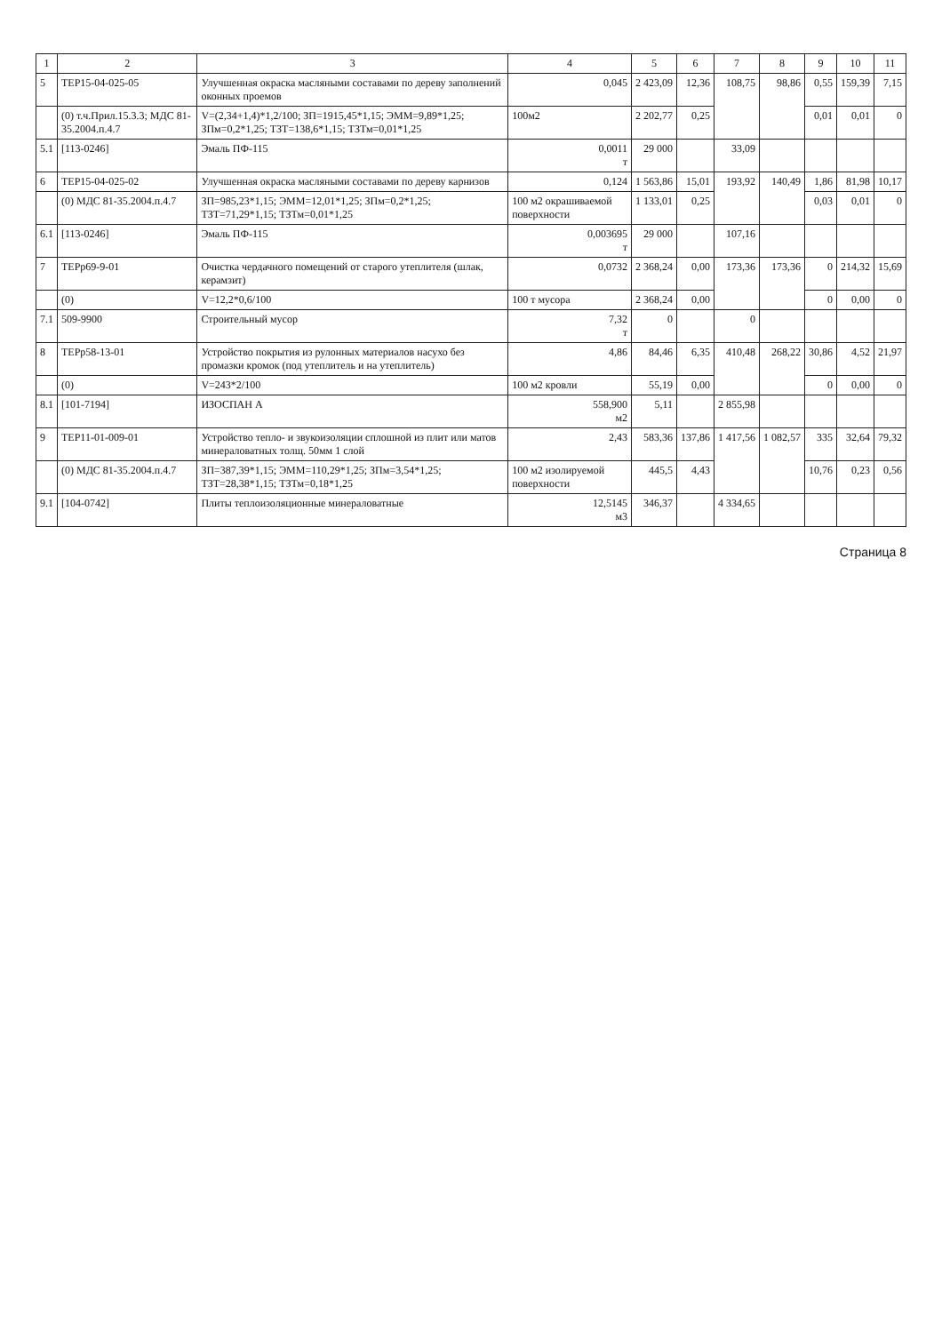| 1 | 2 | 3 | 4 | 5 | 6 | 7 | 8 | 9 | 10 | 11 |
| --- | --- | --- | --- | --- | --- | --- | --- | --- | --- | --- |
| 5 | ТЕР15-04-025-05 | Улучшенная окраска масляными составами по дереву заполнений оконных проемов | 0,045 | 2 423,09 | 12,36 | 108,75 | 98,86 | 0,55 | 159,39 | 7,15 |
| | (0) т.ч.Прил.15.3.3; МДС 81-35.2004.п.4.7 | V=(2,34+1,4)*1,2/100; ЗП=1915,45*1,15; ЭММ=9,89*1,25; ЗПм=0,2*1,25; ТЗТ=138,6*1,15; ТЗТм=0,01*1,25 | 100м2 | 2 202,77 | 0,25 | | | 0,01 | 0,01 | 0 |
| 5.1 | [113-0246] | Эмаль ПФ-115 | 0,0011 т | 29 000 | | 33,09 | | | | |
| 6 | ТЕР15-04-025-02 | Улучшенная окраска масляными составами по дереву карнизов | 0,124 | 1 563,86 | 15,01 | 193,92 | 140,49 | 1,86 | 81,98 | 10,17 |
| | (0) МДС 81-35.2004.п.4.7 | ЗП=985,23*1,15; ЭММ=12,01*1,25; ЗПм=0,2*1,25; ТЗТ=71,29*1,15; ТЗТм=0,01*1,25 | 100 м2 окрашиваемой поверхности | 1 133,01 | 0,25 | | | 0,03 | 0,01 | 0 |
| 6.1 | [113-0246] | Эмаль ПФ-115 | 0,003695 т | 29 000 | | 107,16 | | | | |
| 7 | ТЕРр69-9-01 | Очистка чердачного помещений от старого утеплителя (шлак, керамзит) | 0,0732 | 2 368,24 | 0,00 | 173,36 | 173,36 | 0 | 214,32 | 15,69 |
| | (0) | V=12,2*0,6/100 | 100 т мусора | 2 368,24 | 0,00 | | | 0 | 0,00 | 0 |
| 7.1 | 509-9900 | Строительный мусор | 7,32 т | 0 | | 0 | | | | |
| 8 | ТЕРр58-13-01 | Устройство покрытия из рулонных материалов насухо без промазки кромок (под утеплитель и на утеплитель) | 4,86 | 84,46 | 6,35 | 410,48 | 268,22 | 30,86 | 4,52 | 21,97 |
| | (0) | V=243*2/100 | 100 м2 кровли | 55,19 | 0,00 | | | 0 | 0,00 | 0 |
| 8.1 | [101-7194] | ИЗОСПАН А | 558,900 м2 | 5,11 | | 2 855,98 | | | | |
| 9 | ТЕР11-01-009-01 | Устройство тепло- и звукоизоляции сплошной из плит или матов минераловатных толщ. 50мм 1 слой | 2,43 | 583,36 | 137,86 | 1 417,56 | 1 082,57 | 335 | 32,64 | 79,32 |
| | (0) МДС 81-35.2004.п.4.7 | ЗП=387,39*1,15; ЭММ=110,29*1,25; ЗПм=3,54*1,25; ТЗТ=28,38*1,15; ТЗТм=0,18*1,25 | 100 м2 изолируемой поверхности | 445,5 | 4,43 | | | 10,76 | 0,23 | 0,56 |
| 9.1 | [104-0742] | Плиты теплоизоляционные минераловатные | 12,5145 м3 | 346,37 | | 4 334,65 | | | | |
Страница 8